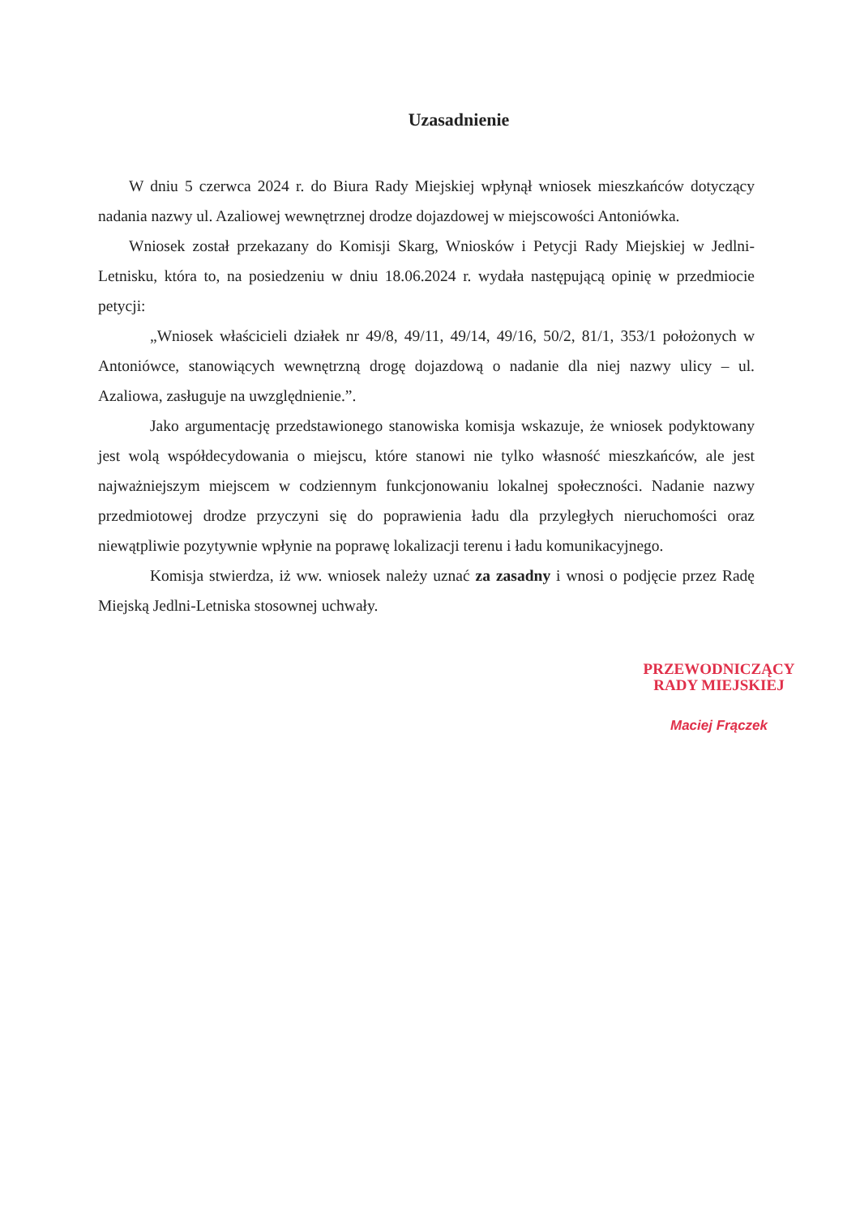Uzasadnienie
W dniu 5 czerwca 2024 r. do Biura Rady Miejskiej wpłynął wniosek mieszkańców dotyczący nadania nazwy ul. Azaliowej wewnętrznej drodze dojazdowej w miejscowości Antoniówka.
Wniosek został przekazany do Komisji Skarg, Wniosków i Petycji Rady Miejskiej w Jedlni-Letnisku, która to, na posiedzeniu w dniu 18.06.2024 r. wydała następującą opinię w przedmiocie petycji:
„Wniosek właścicieli działek nr 49/8, 49/11, 49/14, 49/16, 50/2, 81/1, 353/1 położonych w Antoniówce, stanowiących wewnętrzną drogę dojazdową o nadanie dla niej nazwy ulicy – ul. Azaliowa, zasługuje na uwzględnienie.”.
Jako argumentację przedstawionego stanowiska komisja wskazuje, że wniosek podyktowany jest wolą współdecydowania o miejscu, które stanowi nie tylko własność mieszkańców, ale jest najważniejszym miejscem w codziennym funkcjonowaniu lokalnej społeczności. Nadanie nazwy przedmiotowej drodze przyczyni się do poprawienia ładu dla przyległych nieruchomości oraz niewątpliwie pozytywnie wpłynie na poprawę lokalizacji terenu i ładu komunikacyjnego.
Komisja stwierdza, iż ww. wniosek należy uznać za zasadny i wnosi o podjęcie przez Radę Miejską Jedlni-Letniska stosownej uchwały.
PRZEWODNICZĄCY
RADY MIEJSKIEJ
Maciej Frączek